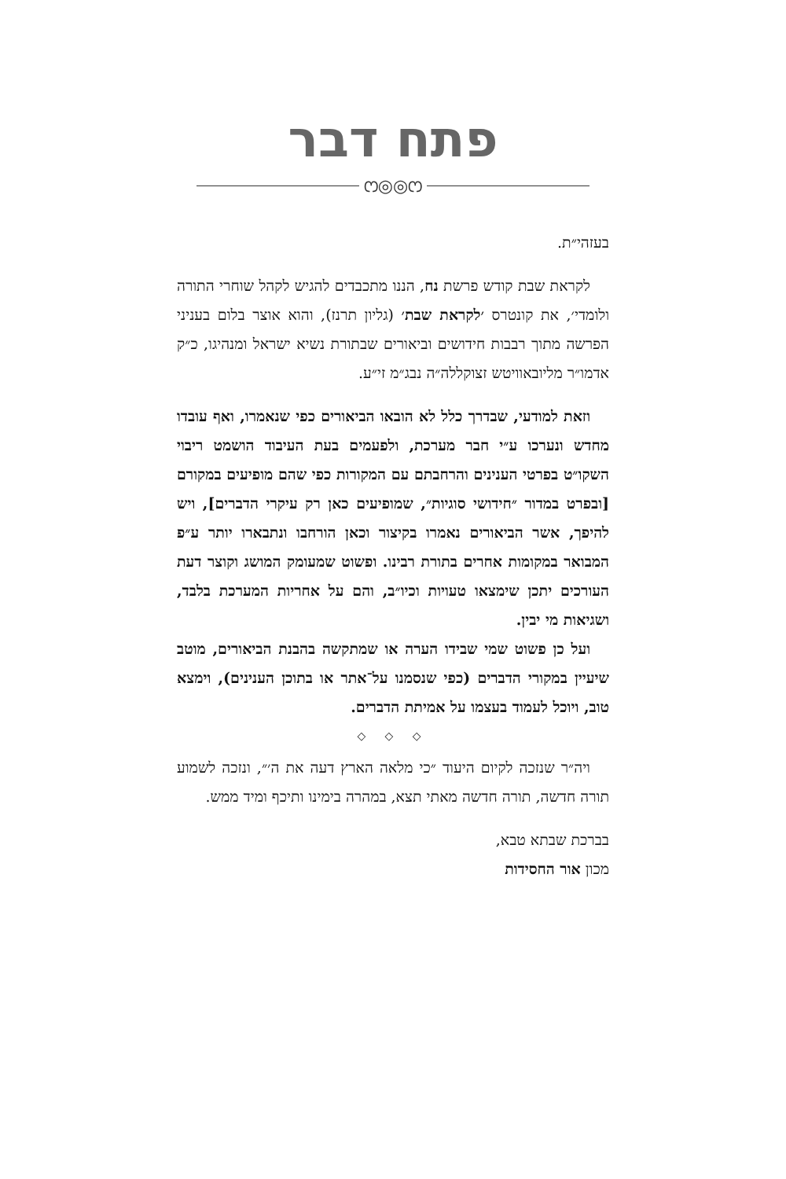פתח דבר
ෆ◎◎ෆ
בעזהי״ת.
לקראת שבת קודש פרשת נח, הננו מתכבדים להגיש לקהל שוחרי התורה ולומדי׳, את קונטרס ׳לקראת שבת׳ (גליון תרנז), והוא אוצר בלום בעניני הפרשה מתוך רבבות חידושים וביאורים שבתורת נשיא ישראל ומנהיגו, כ״ק אדמו״ר מליובאוויטש זצוקללה״ה נבג״מ זי״ע.
וזאת למודעי, שבדרך כלל לא הובאו הביאורים כפי שנאמרו, ואף עובדו מחדש ונערכו ע״י חבר מערכת, ולפעמים בעת העיבוד הושמט ריבוי השקו״ט בפרטי הענינים והרחבתם עם המקורות כפי שהם מופיעים במקורם [ובפרט במדור ״חידושי סוגיות״, שמופיעים כאן רק עיקרי הדברים], ויש להיפך, אשר הביאורים נאמרו בקיצור וכאן הורחבו ונתבארו יותר ע״פ המבואר במקומות אחרים בתורת רבינו. ופשוט שמעומק המושג וקוצר דעת העורכים יתכן שימצאו טעויות וכיו״ב, והם על אחריות המערכת בלבד, ושגיאות מי יבין.
ועל כן פשוט שמי שבידו הערה או שמתקשה בהבנת הביאורים, מוטב שיעיין במקורי הדברים (כפי שנסמנו על־אתר או בתוכן הענינים), וימצא טוב, ויוכל לעמוד בעצמו על אמיתת הדברים.
◇ ◇ ◇
ויה״ר שנזכה לקיום היעוד ״כי מלאה הארץ דעה את ה׳״, ונזכה לשמוע תורה חדשה, תורה חדשה מאתי תצא, במהרה בימינו ותיכף ומיד ממש.
בברכת שבתא טבא,
מכון אור החסידות